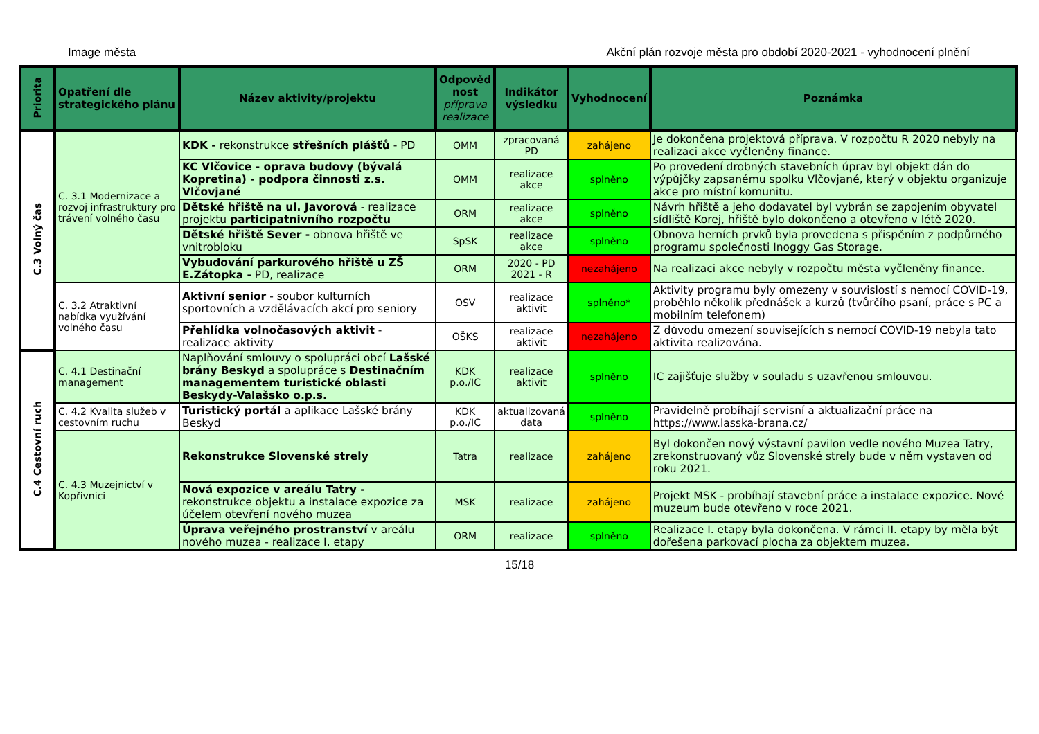Image města Akční plán rozvoje města pro období 2020-2021 - vyhodnocení plnění
| Priorita | Opatření dle strategického plánu | Název aktivity/projektu | Odpověd nost příprava realizace | Indikátor výsledku | Vyhodnocení | Poznámka |
| --- | --- | --- | --- | --- | --- | --- |
| C.3 Volný čas | C. 3.1 Modernizace a rozvoj infrastruktury pro trávení volného času | KDK - rekonstrukce střešních plášťů - PD | OMM | zpracovaná PD | zahájeno | Je dokončena projektová příprava. V rozpočtu R 2020 nebyly na realizaci akce vyčleněny finance. |
| | | KC Vlčovice - oprava budovy (bývalá Kopretina) - podpora činnosti z.s. Vlčovjané | OMM | realizace akce | splněno | Po provedení drobných stavebních úprav byl objekt dán do výpůjčky zapsanému spolku Vlčovjané, který v objektu organizuje akce pro místní komunitu. |
| | | Dětské hřiště na ul. Javorová - realizace projektu participatnivního rozpočtu | ORM | realizace akce | splněno | Návrh hřiště a jeho dodavatel byl vybrán se zapojením obyvatel sídliště Korej, hřiště bylo dokončeno a otevřeno v létě 2020. |
| | | Dětské hřiště Sever - obnova hřiště ve vnitrobloku | SpSK | realizace akce | splněno | Obnova herních prvků byla provedena s přispěním z podpůrného programu společnosti Inoggy Gas Storage. |
| | | Vybudování parkurového hřiště u ZŠ E.Zátopka - PD, realizace | ORM | 2020 - PD 2021 - R | nezahájeno | Na realizaci akce nebyly v rozpočtu města vyčleněny finance. |
| | C. 3.2 Atraktivní nabídka využívání volného času | Aktivní senior - soubor kulturních sportovních a vzdělávacích akcí pro seniory | OSV | realizace aktivit | splněno* | Aktivity programu byly omezeny v souvislostí s nemocí COVID-19, proběhlo několik přednášek a kurzů (tvůrčího psaní, práce s PC a mobilním telefonem) |
| | | Přehlídka volnočasových aktivit - realizace aktivity | OŠKS | realizace aktivit | nezahájeno | Z důvodu omezení souvisejících s nemocí COVID-19 nebyla tato aktivita realizována. |
| C.4 Cestovní ruch | C. 4.1 Destinační management | Naplňování smlouvy o spolupráci obcí Lašské brány Beskyd a spolupráce s Destinačním managementem turistické oblasti Beskydy-Valašsko o.p.s. | KDK p.o./IC | realizace aktivit | splněno | IC zajišťuje služby v souladu s uzavřenou smlouvou. |
| | C. 4.2 Kvalita služeb v cestovním ruchu | Turistický portál a aplikace Lašské brány Beskyd | KDK p.o./IC | aktualizovaná data | splněno | Pravidelně probíhají servisní a aktualizační práce na https://www.lasska-brana.cz/ |
| | C. 4.3 Muzejnictví v Kopřivnici | Rekonstrukce Slovenské strely | Tatra | realizace | zahájeno | Byl dokončen nový výstavní pavilon vedle nového Muzea Tatry, zrekonstruovaný vůz Slovenské strely bude v něm vystaven od roku 2021. |
| | | Nová expozice v areálu Tatry - rekonstrukce objektu a instalace expozice za účelem otevření nového muzea | MSK | realizace | zahájeno | Projekt MSK - probíhají stavební práce a instalace expozice. Nové muzeum bude otevřeno v roce 2021. |
| | | Úprava veřejného prostranství v areálu nového muzea - realizace I. etapy | ORM | realizace | splněno | Realizace I. etapy byla dokončena. V rámci II. etapy by měla být dořešena parkovací plocha za objektem muzea. |
15/18